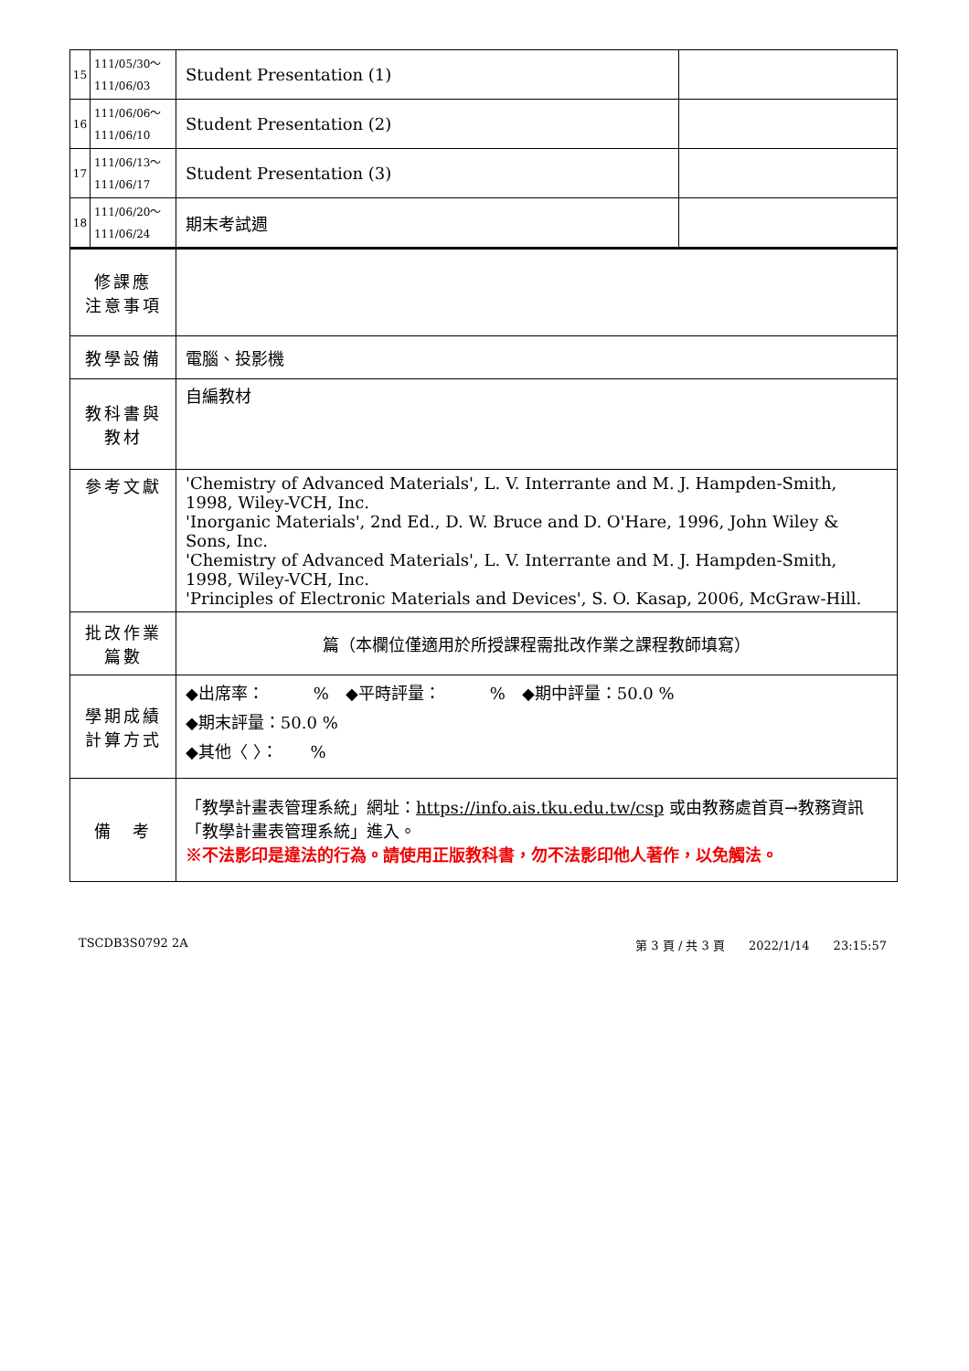| 15 | 111/05/30～ 111/06/03 | Student Presentation (1) | |
| 16 | 111/06/06～ 111/06/10 | Student Presentation (2) | |
| 17 | 111/06/13～ 111/06/17 | Student Presentation (3) | |
| 18 | 111/06/20～ 111/06/24 | 期末考試週 | |
| 修課應 注意事項 | | | |
| 教學設備 | | 電腦、投影機 | |
| 教科書與 教材 | | 自編教材 | |
| 參考文獻 | | 'Chemistry of Advanced Materials', L. V. Interrante and M. J. Hampden-Smith, 1998, Wiley-VCH, Inc. 'Inorganic Materials', 2nd Ed., D. W. Bruce and D. O'Hare, 1996, John Wiley & Sons, Inc. 'Chemistry of Advanced Materials', L. V. Interrante and M. J. Hampden-Smith, 1998, Wiley-VCH, Inc. 'Principles of Electronic Materials and Devices', S. O. Kasap, 2006, McGraw-Hill. | |
| 批改作業 篇數 | | 篇（本欄位僅適用於所授課程需批改作業之課程教師填寫） | |
| 學期成績 計算方式 | | ◆出席率： % ◆平時評量： % ◆期中評量：50.0 % ◆期末評量：50.0 % ◆其他〈 〉： % | |
| 備 考 | | 「教學計畫表管理系統」網址： https://info.ais.tku.edu.tw/csp 或由教務處首頁→教務資訊「教學計畫表管理系統」進入。 ※不法影印是違法的行為。請使用正版教科書，勿不法影印他人著作，以免觸法。 | |
TSCDB3S0792 2A 第 3 頁 / 共 3 頁　　2022/1/14　　23:15:57